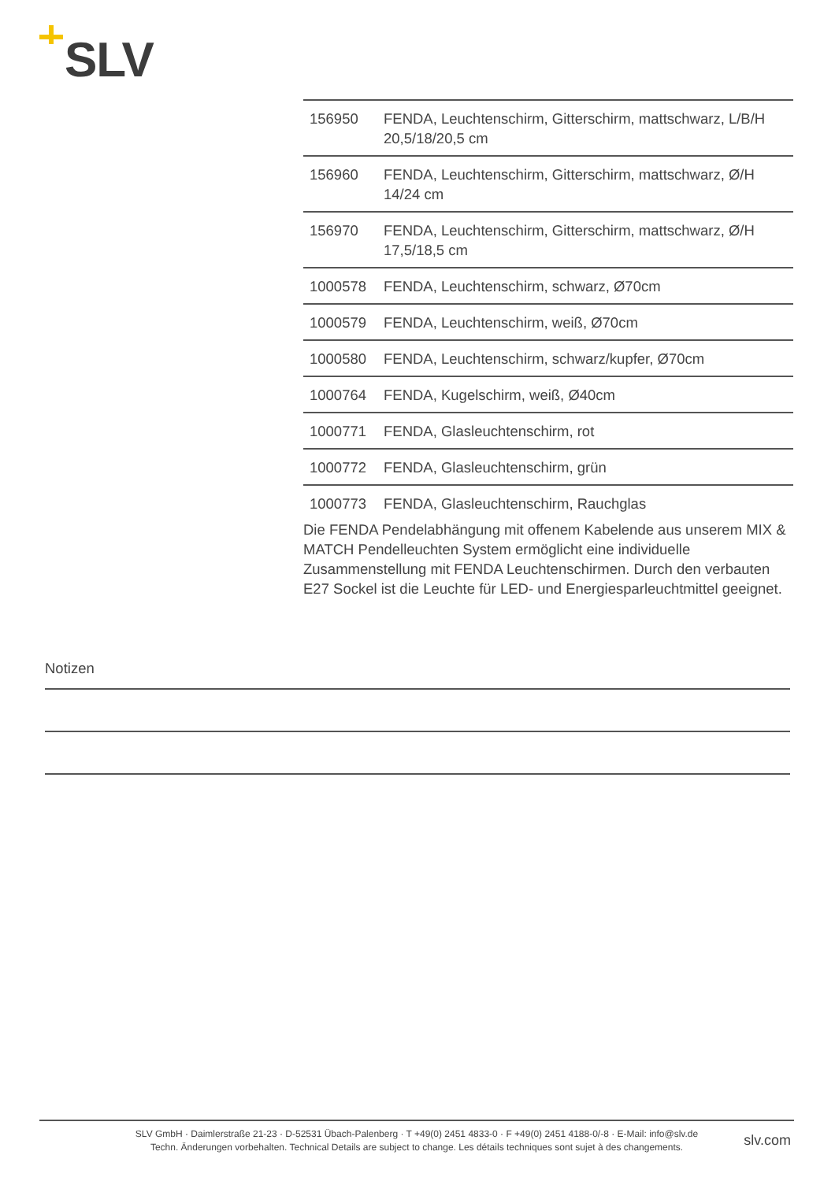SLV
| 156950 | FENDA, Leuchtenschirm, Gitterschirm, mattschwarz, L/B/H 20,5/18/20,5 cm |
| 156960 | FENDA, Leuchtenschirm, Gitterschirm, mattschwarz, Ø/H 14/24 cm |
| 156970 | FENDA, Leuchtenschirm, Gitterschirm, mattschwarz, Ø/H 17,5/18,5 cm |
| 1000578 | FENDA, Leuchtenschirm, schwarz, Ø70cm |
| 1000579 | FENDA, Leuchtenschirm, weiß, Ø70cm |
| 1000580 | FENDA, Leuchtenschirm, schwarz/kupfer, Ø70cm |
| 1000764 | FENDA, Kugelschirm, weiß, Ø40cm |
| 1000771 | FENDA, Glasleuchtenschirm, rot |
| 1000772 | FENDA, Glasleuchtenschirm, grün |
| 1000773 | FENDA, Glasleuchtenschirm, Rauchglas |
Die FENDA Pendelabhängung mit offenem Kabelende aus unserem MIX & MATCH Pendelleuchten System ermöglicht eine individuelle Zusammenstellung mit FENDA Leuchtenschirmen. Durch den verbauten E27 Sockel ist die Leuchte für LED- und Energiesparleuchtmittel geeignet.
Notizen
SLV GmbH · Daimlerstraße 21-23 · D-52531 Übach-Palenberg · T +49(0) 2451 4833-0 · F +49(0) 2451 4188-0/-8 · E-Mail: info@slv.de
Techn. Änderungen vorbehalten. Technical Details are subject to change. Les détails techniques sont sujet à des changements.
slv.com